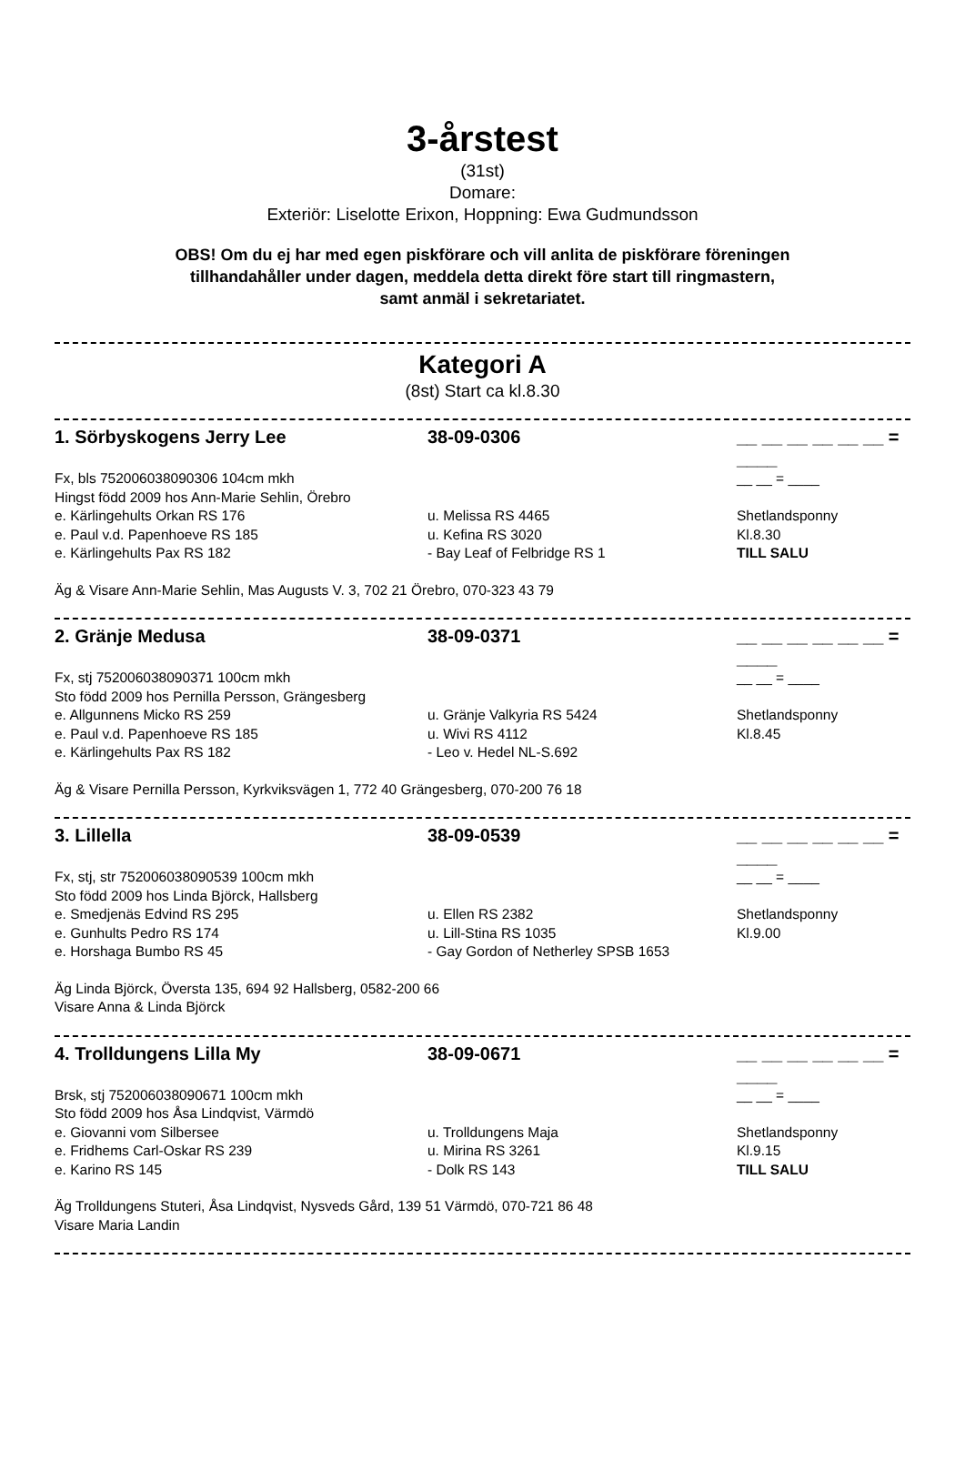3-årstest
(31st)
Domare:
Exteriör: Liselotte Erixon, Hoppning: Ewa Gudmundsson
OBS! Om du ej har med egen piskförare och vill anlita de piskförare föreningen
tillhandahåller under dagen, meddela detta direkt före start till ringmastern,
samt anmäl i sekretariatet.
Kategori A
(8st) Start ca kl.8.30
1. Sörbyskogens Jerry Lee 38-09-0306 __ __ __ __ __ __ = ____
Fx, bls 752006038090306 104cm mkh __ __ = ____
Hingst född 2009 hos Ann-Marie Sehlin, Örebro
e. Kärlingehults Orkan RS 176 u. Melissa RS 4465 Shetlandsponny
e. Paul v.d. Papenhoeve RS 185 u. Kefina RS 3020 Kl.8.30
e. Kärlingehults Pax RS 182 - Bay Leaf of Felbridge RS 1 TILL SALU
Äg & Visare Ann-Marie Sehlin, Mas Augusts V. 3, 702 21 Örebro, 070-323 43 79
2. Gränje Medusa 38-09-0371 __ __ __ __ __ __ = ____
Fx, stj 752006038090371 100cm mkh __ __ = ____
Sto född 2009 hos Pernilla Persson, Grängesberg
e. Allgunnens Micko RS 259 u. Gränje Valkyria RS 5424 Shetlandsponny
e. Paul v.d. Papenhoeve RS 185 u. Wivi RS 4112 Kl.8.45
e. Kärlingehults Pax RS 182 - Leo v. Hedel NL-S.692
Äg & Visare Pernilla Persson, Kyrkviksvägen 1, 772 40 Grängesberg, 070-200 76 18
3. Lillella 38-09-0539 __ __ __ __ __ __ = ____
Fx, stj, str 752006038090539 100cm mkh __ __ = ____
Sto född 2009 hos Linda Björck, Hallsberg
e. Smedjenäs Edvind RS 295 u. Ellen RS 2382 Shetlandsponny
e. Gunhults Pedro RS 174 u. Lill-Stina RS 1035 Kl.9.00
e. Horshaga Bumbo RS 45 - Gay Gordon of Netherley SPSB 1653
Äg Linda Björck, Översta 135, 694 92 Hallsberg, 0582-200 66
Visare Anna & Linda Björck
4. Trolldungens Lilla My 38-09-0671 __ __ __ __ __ __ = ____
Brsk, stj 752006038090671 100cm mkh __ __ = ____
Sto född 2009 hos Åsa Lindqvist, Värmdö
e. Giovanni vom Silbersee u. Trolldungens Maja Shetlandsponny
e. Fridhems Carl-Oskar RS 239 u. Mirina RS 3261 Kl.9.15
e. Karino RS 145 - Dolk RS 143 TILL SALU
Äg Trolldungens Stuteri, Åsa Lindqvist, Nysveds Gård, 139 51 Värmdö, 070-721 86 48
Visare Maria Landin